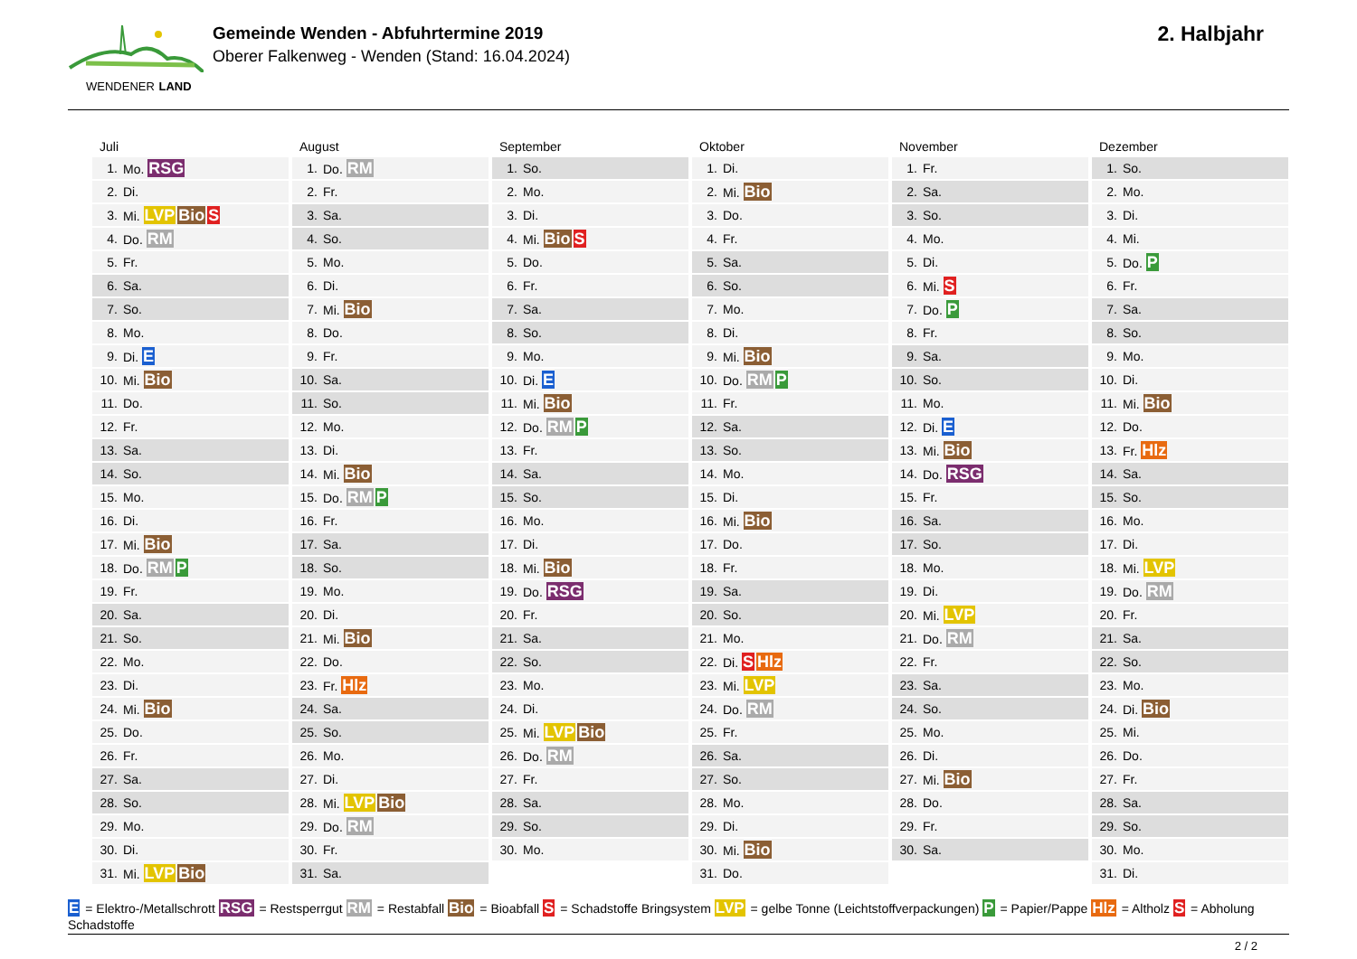WENDENER LAND
Gemeinde Wenden - Abfuhrtermine 2019
Oberer Falkenweg - Wenden (Stand: 16.04.2024)
2. Halbjahr
Juli
| 1. | Mo. RSG |
| 2. | Di. |
| 3. | Mi. LVP Bio S |
| 4. | Do. RM |
| 5. | Fr. |
| 6. | Sa. |
| 7. | So. |
| 8. | Mo. |
| 9. | Di. E |
| 10. | Mi. Bio |
| 11. | Do. |
| 12. | Fr. |
| 13. | Sa. |
| 14. | So. |
| 15. | Mo. |
| 16. | Di. |
| 17. | Mi. Bio |
| 18. | Do. RM P |
| 19. | Fr. |
| 20. | Sa. |
| 21. | So. |
| 22. | Mo. |
| 23. | Di. |
| 24. | Mi. Bio |
| 25. | Do. |
| 26. | Fr. |
| 27. | Sa. |
| 28. | So. |
| 29. | Mo. |
| 30. | Di. |
| 31. | Mi. LVP Bio |
August
| 1. | Do. RM |
| 2. | Fr. |
| 3. | Sa. |
| 4. | So. |
| 5. | Mo. |
| 6. | Di. |
| 7. | Mi. Bio |
| 8. | Do. |
| 9. | Fr. |
| 10. | Sa. |
| 11. | So. |
| 12. | Mo. |
| 13. | Di. |
| 14. | Mi. Bio |
| 15. | Do. RM P |
| 16. | Fr. |
| 17. | Sa. |
| 18. | So. |
| 19. | Mo. |
| 20. | Di. |
| 21. | Mi. Bio |
| 22. | Do. |
| 23. | Fr. Hlz |
| 24. | Sa. |
| 25. | So. |
| 26. | Mo. |
| 27. | Di. |
| 28. | Mi. LVP Bio |
| 29. | Do. RM |
| 30. | Fr. |
| 31. | Sa. |
September
| 1. | So. |
| 2. | Mo. |
| 3. | Di. |
| 4. | Mi. Bio S |
| 5. | Do. |
| 6. | Fr. |
| 7. | Sa. |
| 8. | So. |
| 9. | Mo. |
| 10. | Di. E |
| 11. | Mi. Bio |
| 12. | Do. RM P |
| 13. | Fr. |
| 14. | Sa. |
| 15. | So. |
| 16. | Mo. |
| 17. | Di. |
| 18. | Mi. Bio |
| 19. | Do. RSG |
| 20. | Fr. |
| 21. | Sa. |
| 22. | So. |
| 23. | Mo. |
| 24. | Di. |
| 25. | Mi. LVP Bio |
| 26. | Do. RM |
| 27. | Fr. |
| 28. | Sa. |
| 29. | So. |
| 30. | Mo. |
Oktober
| 1. | Di. |
| 2. | Mi. Bio |
| 3. | Do. |
| 4. | Fr. |
| 5. | Sa. |
| 6. | So. |
| 7. | Mo. |
| 8. | Di. |
| 9. | Mi. Bio |
| 10. | Do. RM P |
| 11. | Fr. |
| 12. | Sa. |
| 13. | So. |
| 14. | Mo. |
| 15. | Di. |
| 16. | Mi. Bio |
| 17. | Do. |
| 18. | Fr. |
| 19. | Sa. |
| 20. | So. |
| 21. | Mo. |
| 22. | Di. S Hlz |
| 23. | Mi. LVP |
| 24. | Do. RM |
| 25. | Fr. |
| 26. | Sa. |
| 27. | So. |
| 28. | Mo. |
| 29. | Di. |
| 30. | Mi. Bio |
| 31. | Do. |
November
| 1. | Fr. |
| 2. | Sa. |
| 3. | So. |
| 4. | Mo. |
| 5. | Di. |
| 6. | Mi. S |
| 7. | Do. P |
| 8. | Fr. |
| 9. | Sa. |
| 10. | So. |
| 11. | Mo. |
| 12. | Di. E |
| 13. | Mi. Bio |
| 14. | Do. RSG |
| 15. | Fr. |
| 16. | Sa. |
| 17. | So. |
| 18. | Mo. |
| 19. | Di. |
| 20. | Mi. LVP |
| 21. | Do. RM |
| 22. | Fr. |
| 23. | Sa. |
| 24. | So. |
| 25. | Mo. |
| 26. | Di. |
| 27. | Mi. Bio |
| 28. | Do. |
| 29. | Fr. |
| 30. | Sa. |
Dezember
| 1. | So. |
| 2. | Mo. |
| 3. | Di. |
| 4. | Mi. |
| 5. | Do. P |
| 6. | Fr. |
| 7. | Sa. |
| 8. | So. |
| 9. | Mo. |
| 10. | Di. |
| 11. | Mi. Bio |
| 12. | Do. |
| 13. | Fr. Hlz |
| 14. | Sa. |
| 15. | So. |
| 16. | Mo. |
| 17. | Di. |
| 18. | Mi. LVP |
| 19. | Do. RM |
| 20. | Fr. |
| 21. | Sa. |
| 22. | So. |
| 23. | Mo. |
| 24. | Di. Bio |
| 25. | Mi. |
| 26. | Do. |
| 27. | Fr. |
| 28. | Sa. |
| 29. | So. |
| 30. | Mo. |
| 31. | Di. |
E = Elektro-/Metallschrott RSG = Restsperrgut RM = Restabfall Bio = Bioabfall S = Schadstoffe Bringsystem LVP = gelbe Tonne (Leichtstoffverpackungen) P = Papier/Pappe Hlz = Altholz S = Abholung Schadstoffe
2 / 2